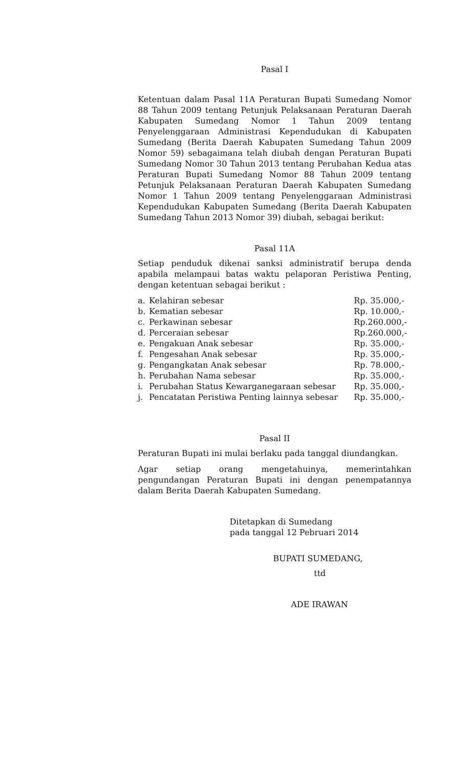Pasal I
Ketentuan dalam Pasal 11A Peraturan Bupati Sumedang Nomor 88 Tahun 2009 tentang Petunjuk Pelaksanaan Peraturan Daerah Kabupaten Sumedang Nomor 1 Tahun 2009 tentang Penyelenggaraan Administrasi Kependudukan di Kabupaten Sumedang (Berita Daerah Kabupaten Sumedang Tahun 2009 Nomor 59) sebagaimana telah diubah dengan Peraturan Bupati Sumedang Nomor 30 Tahun 2013 tentang Perubahan Kedua atas Peraturan Bupati Sumedang Nomor 88 Tahun 2009 tentang Petunjuk Pelaksanaan Peraturan Daerah Kabupaten Sumedang Nomor 1 Tahun 2009 tentang Penyelenggaraan Administrasi Kependudukan Kabupaten Sumedang (Berita Daerah Kabupaten Sumedang Tahun 2013 Nomor 39) diubah, sebagai berikut:
Pasal 11A
Setiap penduduk dikenai sanksi administratif berupa denda apabila melampaui batas waktu pelaporan Peristiwa Penting, dengan ketentuan sebagai berikut :
| a. | Kelahiran sebesar | Rp. 35.000,- |
| b. | Kematian sebesar | Rp. 10.000,- |
| c. | Perkawinan sebesar | Rp.260.000,- |
| d. | Perceraian sebesar | Rp.260.000,- |
| e. | Pengakuan Anak sebesar | Rp. 35.000,- |
| f. | Pengesahan Anak sebesar | Rp. 35.000,- |
| g. | Pengangkatan Anak sebesar | Rp. 78.000,- |
| h. | Perubahan Nama sebesar | Rp. 35.000,- |
| i. | Perubahan Status Kewarganegaraan sebesar | Rp. 35.000,- |
| j. | Pencatatan Peristiwa Penting lainnya sebesar | Rp. 35.000,- |
Pasal II
Peraturan Bupati ini mulai berlaku pada tanggal diundangkan.
Agar setiap orang mengetahuinya, memerintahkan pengundangan Peraturan Bupati ini dengan penempatannya dalam Berita Daerah Kabupaten Sumedang.
Ditetapkan di Sumedang
pada tanggal 12 Pebruari 2014
BUPATI SUMEDANG,
ttd
ADE IRAWAN